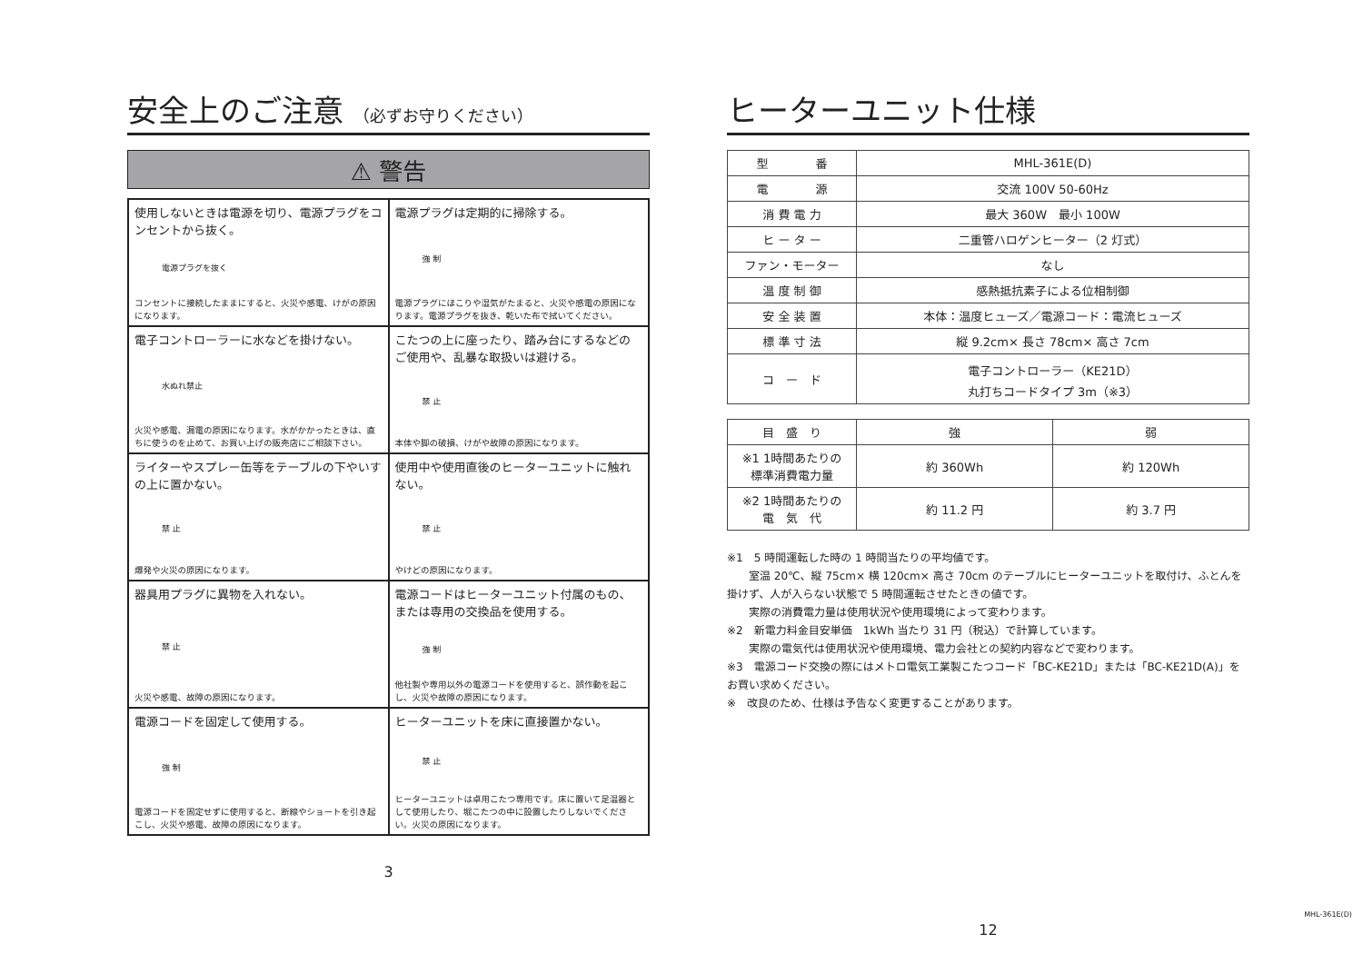安全上のご注意 （必ずお守りください）
⚠ 警告
使用しないときは電源を切り、電源プラグをコンセントから抜く。
電源プラグを抜く
コンセントに接続したままにすると、火災や感電、けがの原因になります。
電源プラグは定期的に掃除する。
強 制
電源プラグにほこりや湿気がたまると、火災や感電の原因になります。電源プラグを抜き、乾いた布で拭いてください。
電子コントローラーに水などを掛けない。
水ぬれ禁止
火災や感電、漏電の原因になります。水がかかったときは、直ちに使うのを止めて、お買い上げの販売店にご相談下さい。
こたつの上に座ったり、踏み台にするなどのご使用や、乱暴な取扱いは避ける。
禁 止
本体や脚の破損、けがや故障の原因になります。
ライターやスプレー缶等をテーブルの下やいすの上に置かない。
禁 止
爆発や火災の原因になります。
使用中や使用直後のヒーターユニットに触れない。
禁 止
やけどの原因になります。
器具用プラグに異物を入れない。
禁 止
火災や感電、故障の原因になります。
電源コードはヒーターユニット付属のもの、または専用の交換品を使用する。
強 制
他社製や専用以外の電源コードを使用すると、誤作動を起こし、火災や故障の原因になります。
電源コードを固定して使用する。
強 制
電源コードを固定せずに使用すると、断線やショートを引き起こし、火災や感電、故障の原因になります。
ヒーターユニットを床に直接置かない。
禁 止
ヒーターユニットは卓用こたつ専用です。床に置いて足温器として使用したり、堀こたつの中に設置したりしないでください。火災の原因になります。
3
ヒーターユニット仕様
| 型 番 | MHL-361E(D) |
| 電 源 | 交流 100V 50-60Hz |
| 消 費 電 力 | 最大 360W 最小 100W |
| ヒ ー タ ー | 二重管ハロゲンヒーター（2 灯式） |
| ファン・モーター | なし |
| 温 度 制 御 | 感熱抵抗素子による位相制御 |
| 安 全 装 置 | 本体：温度ヒューズ／電源コード：電流ヒューズ |
| 標 準 寸 法 | 縦 9.2cm× 長さ 78cm× 高さ 7cm |
| コ ー ド | 電子コントローラー（KE21D） 丸打ちコードタイプ 3m（※3） |
| 目 盛 り | 強 | 弱 |
| ※1 1時間あたりの 標準消費電力量 | 約 360Wh | 約 120Wh |
| ※2 1時間あたりの 電 気 代 | 約 11.2 円 | 約 3.7 円 |
※1　5 時間運転した時の 1 時間当たりの平均値です。
　　室温 20℃、縦 75cm× 横 120cm× 高さ 70cm のテーブルにヒーターユニットを取付け、ふとんを掛けず、人が入らない状態で 5 時間運転させたときの値です。
　　実際の消費電力量は使用状況や使用環境によって変わります。
※2　新電力料金目安単価　1kWh 当たり 31 円（税込）で計算しています。
　　実際の電気代は使用状況や使用環境、電力会社との契約内容などで変わります。
※3　電源コード交換の際にはメトロ電気工業製こたつコード「BC-KE21D」または「BC-KE21D(A)」をお買い求めください。
※　改良のため、仕様は予告なく変更することがあります。
12
MHL-361E(D)